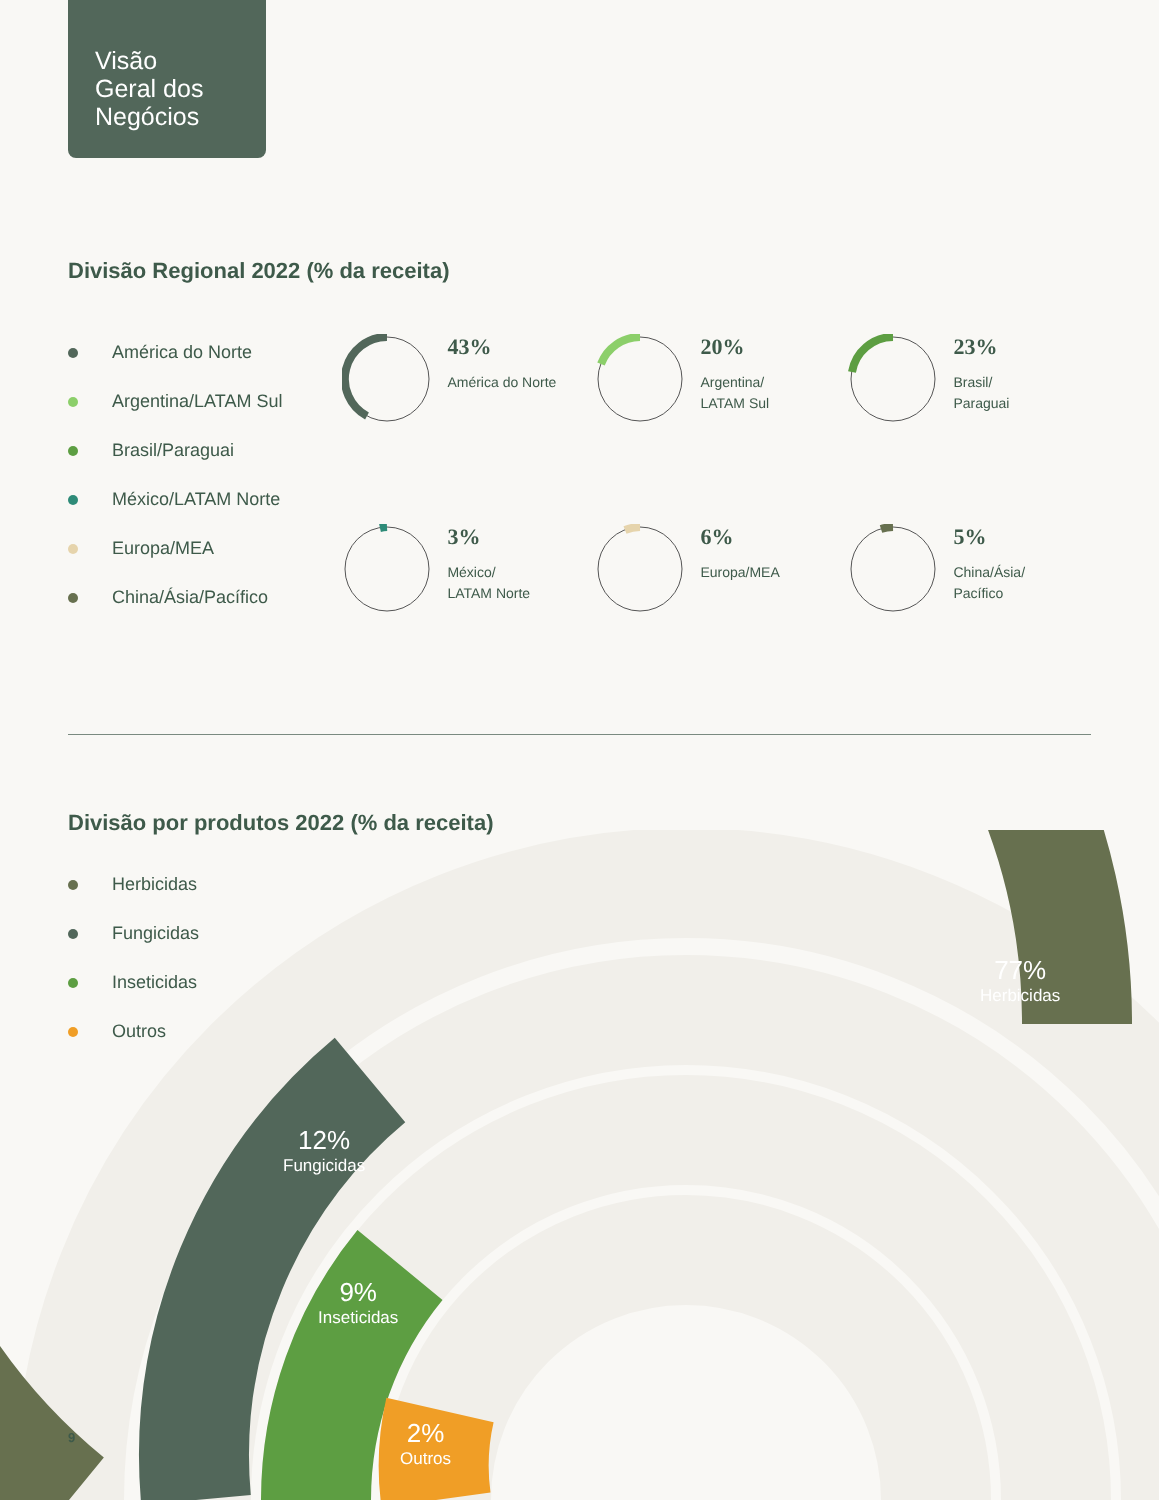Visão
Geral dos
Negócios
Divisão Regional 2022 (% da receita)
América do Norte
Argentina/LATAM Sul
Brasil/Paraguai
México/LATAM Norte
Europa/MEA
China/Ásia/Pacífico
43%
América do Norte
20%
Argentina/
LATAM Sul
23%
Brasil/
Paraguai
3%
México/
LATAM Norte
6%
Europa/MEA
5%
China/Ásia/
Pacífico
Divisão por produtos 2022 (% da receita)
Herbicidas
Fungicidas
Inseticidas
Outros
77%
Herbicidas
12%
Fungicidas
9%
Inseticidas
2%
Outros
9